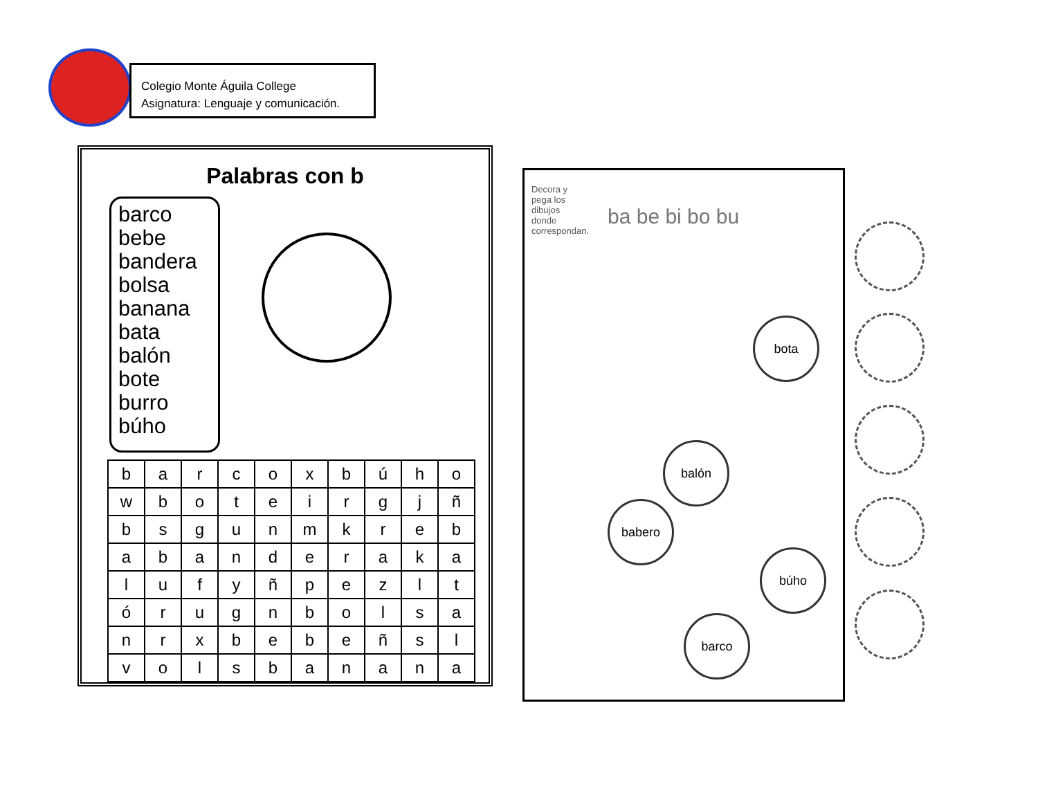Colegio Monte Águila College
Asignatura: Lenguaje y comunicación.
Palabras con b
barco
bebe
bandera
bolsa
banana
bata
balón
bote
burro
búho
| b | a | r | c | o | x | b | ú | h | o |
| w | b | o | t | e | i | r | g | j | ñ |
| b | s | g | u | n | m | k | r | e | b |
| a | b | a | n | d | e | r | a | k | a |
| l | u | f | y | ñ | p | e | z | l | t |
| ó | r | u | g | n | b | o | l | s | a |
| n | r | x | b | e | b | e | ñ | s | l |
| v | o | l | s | b | a | n | a | n | a |
Decora y pega los dibujos donde correspondan.
ba be bi bo bu
bota
balón
babero
búho
barco